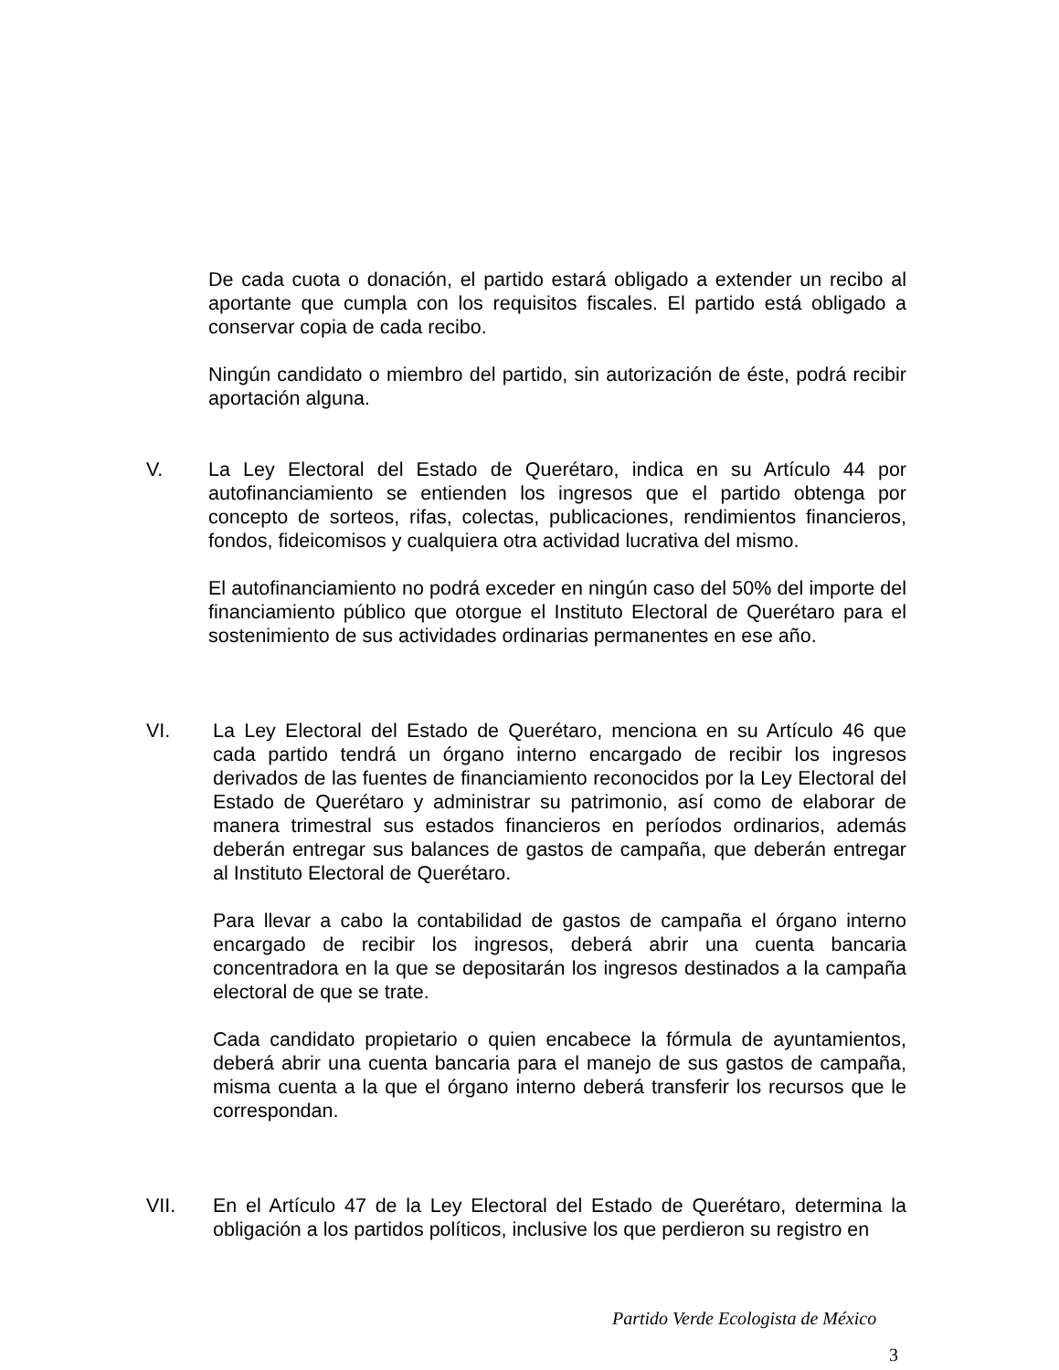De cada cuota o donación, el partido estará obligado a extender un recibo al aportante que cumpla con los requisitos fiscales. El partido está obligado a conservar copia de cada recibo.
Ningún candidato o miembro del partido, sin autorización de éste, podrá recibir aportación alguna.
V. La Ley Electoral del Estado de Querétaro, indica en su Artículo 44 por autofinanciamiento se entienden los ingresos que el partido obtenga por concepto de sorteos, rifas, colectas, publicaciones, rendimientos financieros, fondos, fideicomisos y cualquiera otra actividad lucrativa del mismo.
El autofinanciamiento no podrá exceder en ningún caso del 50% del importe del financiamiento público que otorgue el Instituto Electoral de Querétaro para el sostenimiento de sus actividades ordinarias permanentes en ese año.
VI. La Ley Electoral del Estado de Querétaro, menciona en su Artículo 46 que cada partido tendrá un órgano interno encargado de recibir los ingresos derivados de las fuentes de financiamiento reconocidos por la Ley Electoral del Estado de Querétaro y administrar su patrimonio, así como de elaborar de manera trimestral sus estados financieros en períodos ordinarios, además deberán entregar sus balances de gastos de campaña, que deberán entregar al Instituto Electoral de Querétaro.
Para llevar a cabo la contabilidad de gastos de campaña el órgano interno encargado de recibir los ingresos, deberá abrir una cuenta bancaria concentradora en la que se depositarán los ingresos destinados a la campaña electoral de que se trate.
Cada candidato propietario o quien encabece la fórmula de ayuntamientos, deberá abrir una cuenta bancaria para el manejo de sus gastos de campaña, misma cuenta a la que el órgano interno deberá transferir los recursos que le correspondan.
VII. En el Artículo 47 de la Ley Electoral del Estado de Querétaro, determina la obligación a los partidos políticos, inclusive los que perdieron su registro en
Partido Verde Ecologista de México
3